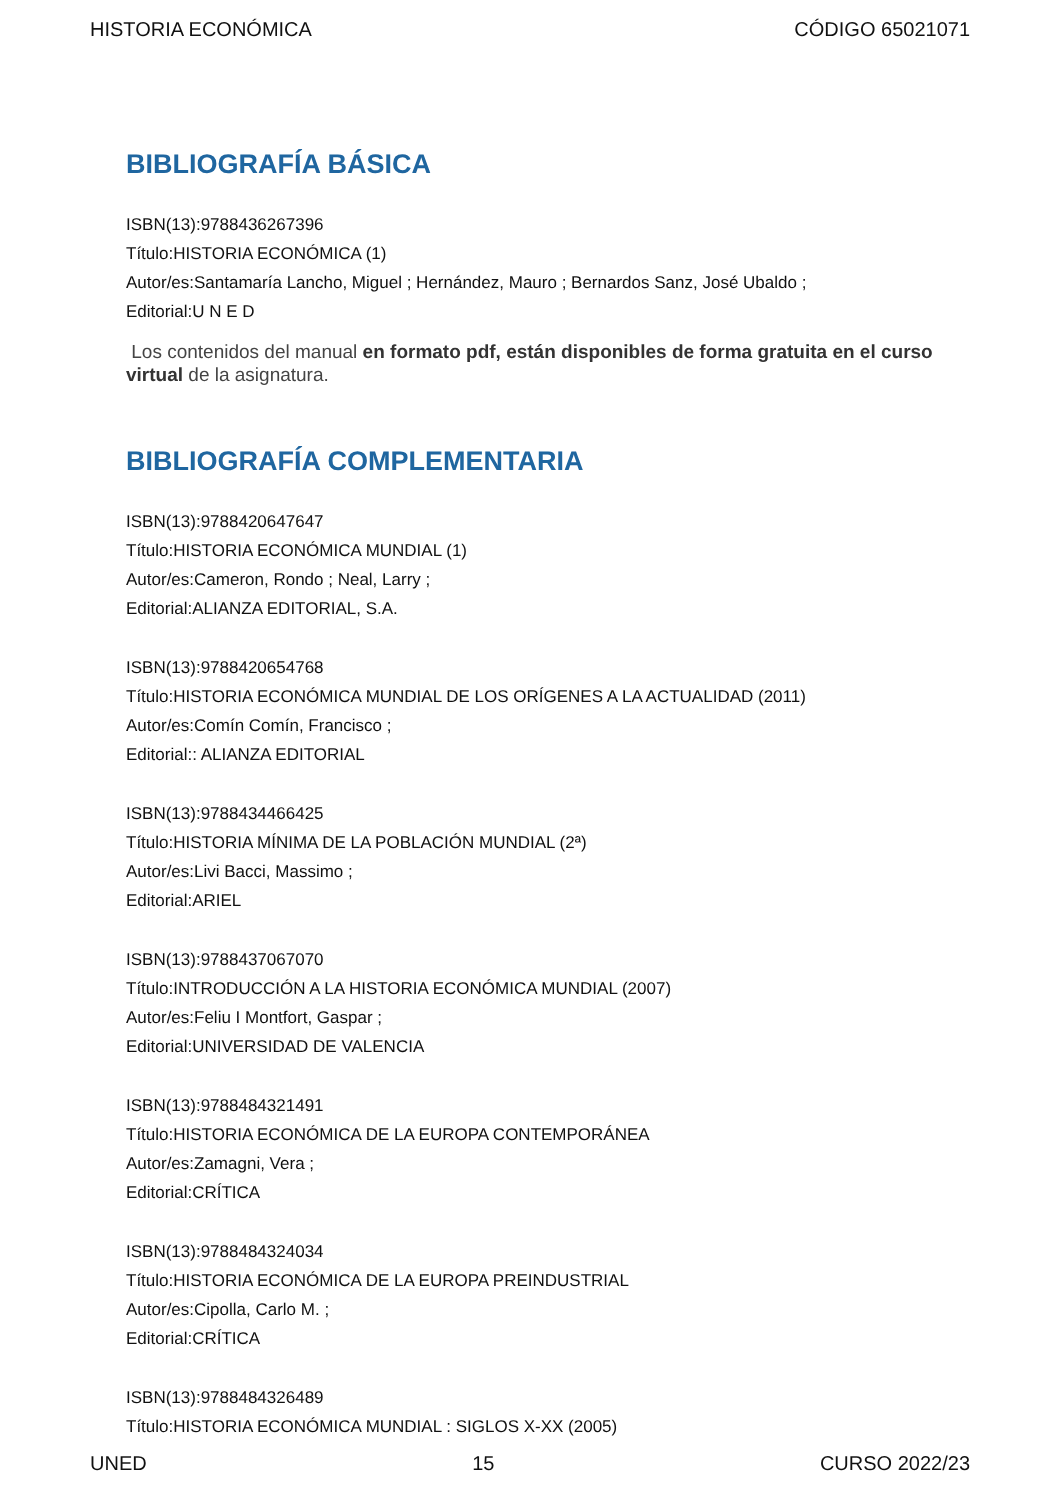HISTORIA ECONÓMICA CÓDIGO 65021071
BIBLIOGRAFÍA BÁSICA
ISBN(13):9788436267396
Título:HISTORIA ECONÓMICA (1)
Autor/es:Santamaría Lancho, Miguel ; Hernández, Mauro ; Bernardos Sanz, José Ubaldo ;
Editorial:U N E D
Los contenidos del manual en formato pdf, están disponibles de forma gratuita en el curso virtual de la asignatura.
BIBLIOGRAFÍA COMPLEMENTARIA
ISBN(13):9788420647647
Título:HISTORIA ECONÓMICA MUNDIAL (1)
Autor/es:Cameron, Rondo ; Neal, Larry ;
Editorial:ALIANZA EDITORIAL, S.A.
ISBN(13):9788420654768
Título:HISTORIA ECONÓMICA MUNDIAL DE LOS ORÍGENES A LA ACTUALIDAD (2011)
Autor/es:Comín Comín, Francisco ;
Editorial:: ALIANZA EDITORIAL
ISBN(13):9788434466425
Título:HISTORIA MÍNIMA DE LA POBLACIÓN MUNDIAL (2ª)
Autor/es:Livi Bacci, Massimo ;
Editorial:ARIEL
ISBN(13):9788437067070
Título:INTRODUCCIÓN A LA HISTORIA ECONÓMICA MUNDIAL (2007)
Autor/es:Feliu I Montfort, Gaspar ;
Editorial:UNIVERSIDAD DE VALENCIA
ISBN(13):9788484321491
Título:HISTORIA ECONÓMICA DE LA EUROPA CONTEMPORÁNEA
Autor/es:Zamagni, Vera ;
Editorial:CRÍTICA
ISBN(13):9788484324034
Título:HISTORIA ECONÓMICA DE LA EUROPA PREINDUSTRIAL
Autor/es:Cipolla, Carlo M. ;
Editorial:CRÍTICA
ISBN(13):9788484326489
Título:HISTORIA ECONÓMICA MUNDIAL : SIGLOS X-XX (2005)
UNED 15 CURSO 2022/23